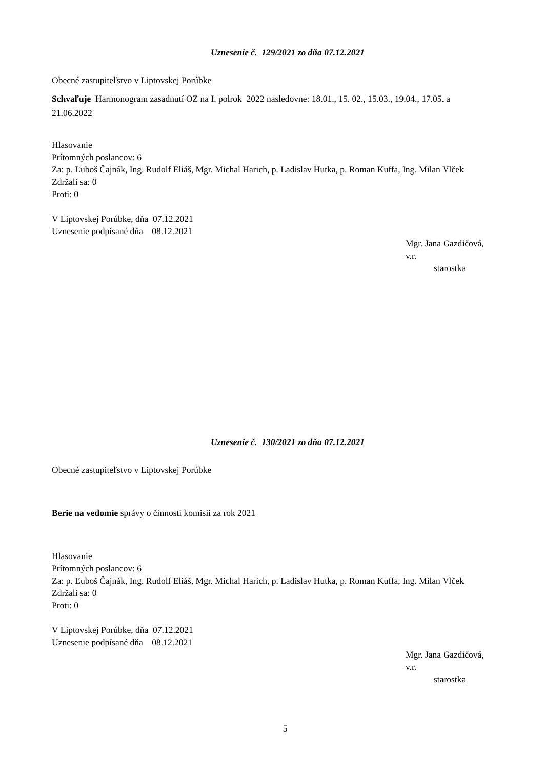Uznesenie č. 129/2021 zo dňa 07.12.2021
Obecné zastupiteľstvo v Liptovskej Porúbke
Schvaľuje Harmonogram zasadnutí OZ na I. polrok 2022 nasledovne: 18.01., 15. 02., 15.03., 19.04., 17.05. a 21.06.2022
Hlasovanie
Prítomných poslancov: 6
Za: p. Ľuboš Čajnák, Ing. Rudolf Eliáš, Mgr. Michal Harich, p. Ladislav Hutka, p. Roman Kuffa, Ing. Milan Vlček
Zdržali sa: 0
Proti: 0
V Liptovskej Porúbke, dňa 07.12.2021
Uznesenie podpísané dňa 08.12.2021
Mgr. Jana Gazdičová, v.r.
starostka
Uznesenie č. 130/2021 zo dňa 07.12.2021
Obecné zastupiteľstvo v Liptovskej Porúbke
Berie na vedomie správy o činnosti komisii za rok 2021
Hlasovanie
Prítomných poslancov: 6
Za: p. Ľuboš Čajnák, Ing. Rudolf Eliáš, Mgr. Michal Harich, p. Ladislav Hutka, p. Roman Kuffa, Ing. Milan Vlček
Zdržali sa: 0
Proti: 0
V Liptovskej Porúbke, dňa 07.12.2021
Uznesenie podpísané dňa 08.12.2021
Mgr. Jana Gazdičová, v.r.
starostka
5